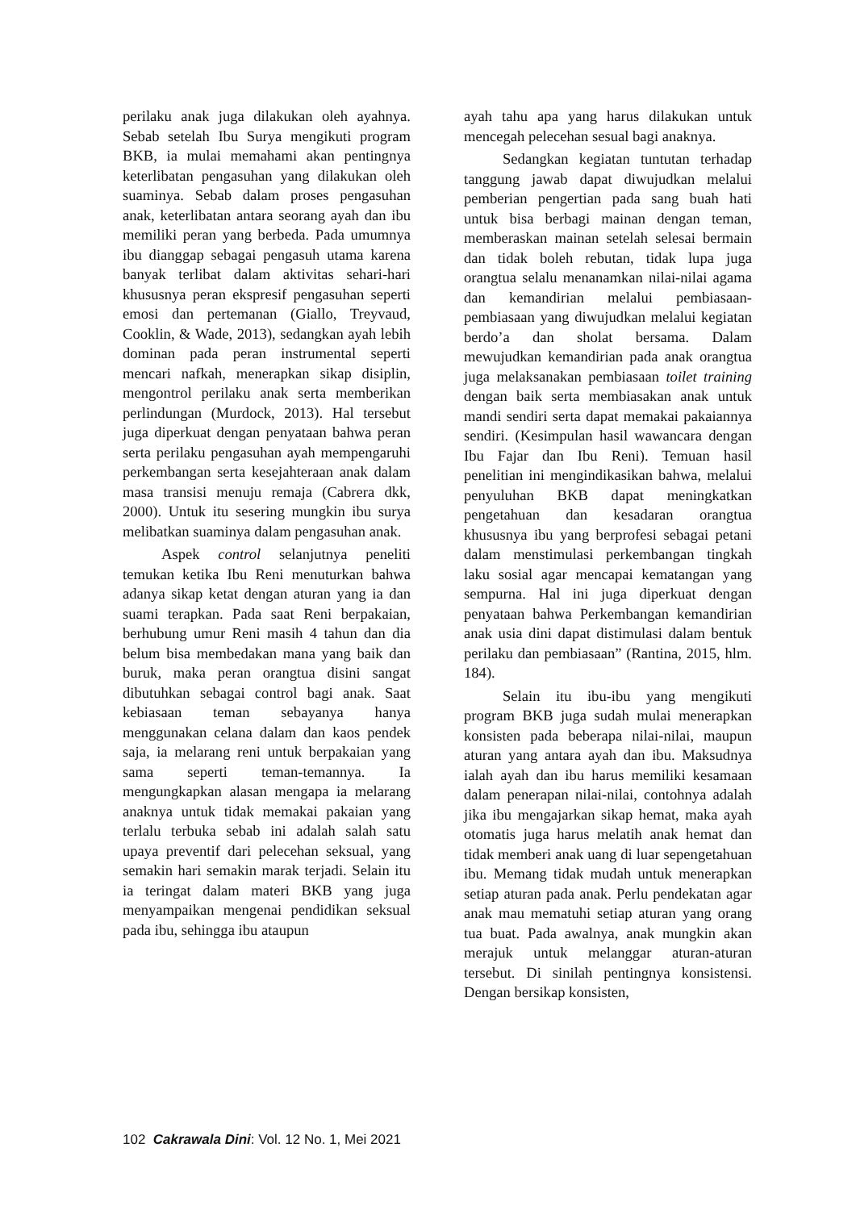perilaku anak juga dilakukan oleh ayahnya. Sebab setelah Ibu Surya mengikuti program BKB, ia mulai memahami akan pentingnya keterlibatan pengasuhan yang dilakukan oleh suaminya. Sebab dalam proses pengasuhan anak, keterlibatan antara seorang ayah dan ibu memiliki peran yang berbeda. Pada umumnya ibu dianggap sebagai pengasuh utama karena banyak terlibat dalam aktivitas sehari-hari khususnya peran ekspresif pengasuhan seperti emosi dan pertemanan (Giallo, Treyvaud, Cooklin, & Wade, 2013), sedangkan ayah lebih dominan pada peran instrumental seperti mencari nafkah, menerapkan sikap disiplin, mengontrol perilaku anak serta memberikan perlindungan (Murdock, 2013). Hal tersebut juga diperkuat dengan penyataan bahwa peran serta perilaku pengasuhan ayah mempengaruhi perkembangan serta kesejahteraan anak dalam masa transisi menuju remaja (Cabrera dkk, 2000). Untuk itu sesering mungkin ibu surya melibatkan suaminya dalam pengasuhan anak.
Aspek control selanjutnya peneliti temukan ketika Ibu Reni menuturkan bahwa adanya sikap ketat dengan aturan yang ia dan suami terapkan. Pada saat Reni berpakaian, berhubung umur Reni masih 4 tahun dan dia belum bisa membedakan mana yang baik dan buruk, maka peran orangtua disini sangat dibutuhkan sebagai control bagi anak. Saat kebiasaan teman sebayanya hanya menggunakan celana dalam dan kaos pendek saja, ia melarang reni untuk berpakaian yang sama seperti teman-temannya. Ia mengungkapkan alasan mengapa ia melarang anaknya untuk tidak memakai pakaian yang terlalu terbuka sebab ini adalah salah satu upaya preventif dari pelecehan seksual, yang semakin hari semakin marak terjadi. Selain itu ia teringat dalam materi BKB yang juga menyampaikan mengenai pendidikan seksual pada ibu, sehingga ibu ataupun
ayah tahu apa yang harus dilakukan untuk mencegah pelecehan sesual bagi anaknya.
Sedangkan kegiatan tuntutan terhadap tanggung jawab dapat diwujudkan melalui pemberian pengertian pada sang buah hati untuk bisa berbagi mainan dengan teman, memberaskan mainan setelah selesai bermain dan tidak boleh rebutan, tidak lupa juga orangtua selalu menanamkan nilai-nilai agama dan kemandirian melalui pembiasaan-pembiasaan yang diwujudkan melalui kegiatan berdo’a dan sholat bersama. Dalam mewujudkan kemandirian pada anak orangtua juga melaksanakan pembiasaan toilet training dengan baik serta membiasakan anak untuk mandi sendiri serta dapat memakai pakaiannya sendiri. (Kesimpulan hasil wawancara dengan Ibu Fajar dan Ibu Reni). Temuan hasil penelitian ini mengindikasikan bahwa, melalui penyuluhan BKB dapat meningkatkan pengetahuan dan kesadaran orangtua khususnya ibu yang berprofesi sebagai petani dalam menstimulasi perkembangan tingkah laku sosial agar mencapai kematangan yang sempurna. Hal ini juga diperkuat dengan penyataan bahwa Perkembangan kemandirian anak usia dini dapat distimulasi dalam bentuk perilaku dan pembiasaan” (Rantina, 2015, hlm. 184).
Selain itu ibu-ibu yang mengikuti program BKB juga sudah mulai menerapkan konsisten pada beberapa nilai-nilai, maupun aturan yang antara ayah dan ibu. Maksudnya ialah ayah dan ibu harus memiliki kesamaan dalam penerapan nilai-nilai, contohnya adalah jika ibu mengajarkan sikap hemat, maka ayah otomatis juga harus melatih anak hemat dan tidak memberi anak uang di luar sepengetahuan ibu. Memang tidak mudah untuk menerapkan setiap aturan pada anak. Perlu pendekatan agar anak mau mematuhi setiap aturan yang orang tua buat. Pada awalnya, anak mungkin akan merajuk untuk melanggar aturan-aturan tersebut. Di sinilah pentingnya konsistensi. Dengan bersikap konsisten,
102 Cakrawala Dini: Vol. 12 No. 1, Mei 2021